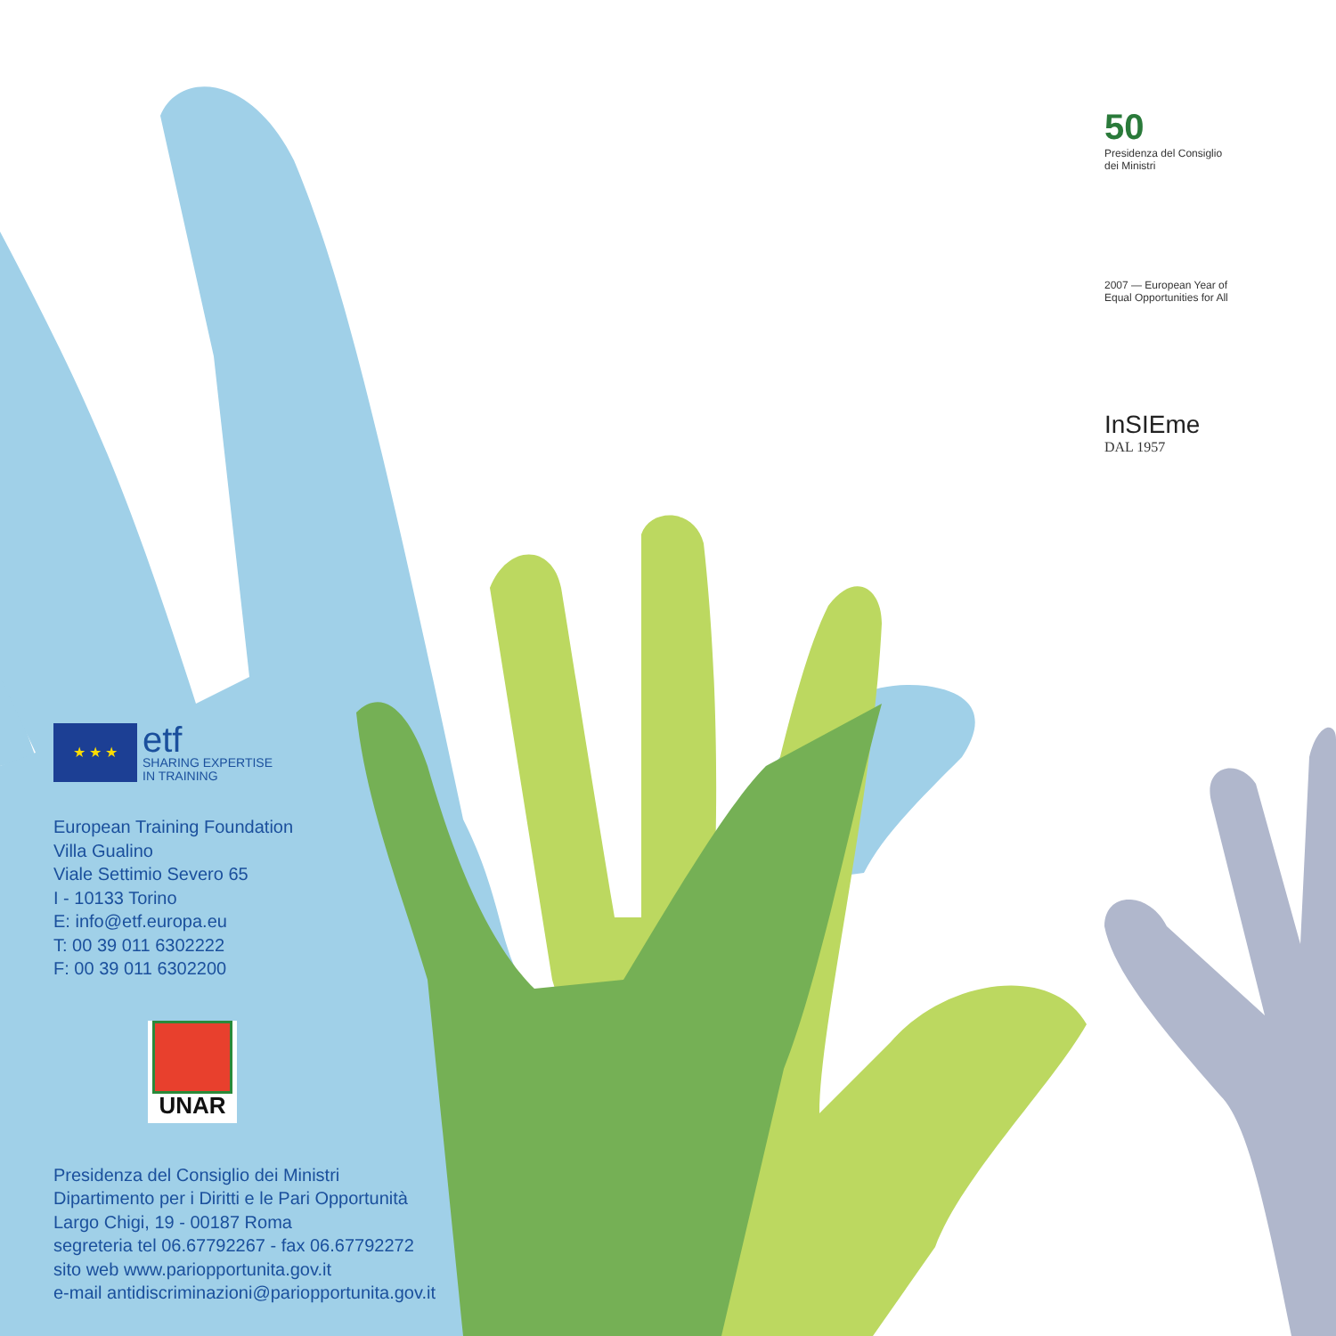50
Presidenza del Consiglio dei Ministri
2007 — European Year of Equal Opportunities for All
InSIEme
DAL 1957
★ ★ ★
etf
SHARING EXPERTISE
IN TRAINING
European Training Foundation
Villa Gualino
Viale Settimio Severo 65
I - 10133 Torino
E: info@etf.europa.eu
T: 00 39 011 6302222
F: 00 39 011 6302200
UNAR
Presidenza del Consiglio dei Ministri
Dipartimento per i Diritti e le Pari Opportunità
Largo Chigi, 19 - 00187 Roma
segreteria tel 06.67792267 - fax 06.67792272
sito web www.pariopportunita.gov.it
e-mail antidiscriminazioni@pariopportunita.gov.it